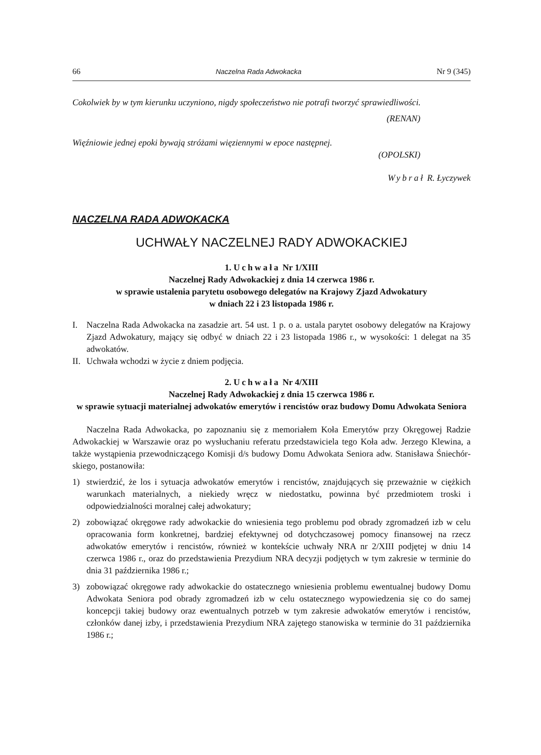66 Naczelna Rada Adwokacka Nr 9 (345)
Cokolwiek by w tym kierunku uczyniono, nigdy społeczeństwo nie potrafi two­rzyć sprawiedliwości.
(RENAN)
Więźniowie jednej epoki bywają stróżami więziennymi w epoce następnej.
(OPOLSKI)
Wybrał R. Łyczywek
NACZELNA RADA ADWOKACKA
UCHWAŁY NACZELNEJ RADY ADWOKACKIEJ
1. Uchwała Nr 1/XIII
Naczelnej Rady Adwokackiej z dnia 14 czerwca 1986 r.
w sprawie ustalenia parytetu osobowego delegatów na Krajowy Zjazd Adwokatury
w dniach 22 i 23 listopada 1986 r.
I. Naczelna Rada Adwokacka na zasadzie art. 54 ust. 1 p. o a. ustala parytet oso­bowy delegatów na Krajowy Zjazd Adwokatury, mający się odbyć w dniach 22 i 23 listopada 1986 r., w wysokości: 1 delegat na 35 adwokatów.
II. Uchwała wchodzi w życie z dniem podjęcia.
2. Uchwała Nr 4/XIII
Naczelnej Rady Adwokackiej z dnia 15 czerwca 1986 r.
w sprawie sytuacji materialnej adwokatów emerytów i rencistów oraz budowy Domu Adwokata Seniora
Naczelna Rada Adwokacka, po zapoznaniu się z memoriałem Koła Emerytów przy Okręgowej Radzie Adwokackiej w Warszawie oraz po wysłuchaniu referatu przedstawiciela tego Koła adw. Jerzego Klewina, a także wystąpienia przewodni­czącego Komisji d/s budowy Domu Adwokata Seniora adw. Stanisława Śniechór­skiego, postanowiła:
1) stwierdzić, że los i sytuacja adwokatów emerytów i rencistów, znajdujących się przeważnie w ciężkich warunkach materialnych, a niekiedy wręcz w niedostatku, powinna być przedmiotem troski i odpowiedzialności moralnej całej adwokatury;
2) zobowiązać okręgowe rady adwokackie do wniesienia tego problemu pod obrady zgromadzeń izb w celu opracowania form konkretnej, bardziej efektywnej od dotychczasowej pomocy finansowej na rzecz adwokatów emerytów i rencistów, również w kontekście uchwały NRA nr 2/XIII podjętej w dniu 14 czerwca 1986 r., oraz do przedstawienia Prezydium NRA decyzji podjętych w tym za­kresie w terminie do dnia 31 października 1986 r.;
3) zobowiązać okręgowe rady adwokackie do ostatecznego wniesienia problemu ewentualnej budowy Domu Adwokata Seniora pod obrady zgromadzeń izb w ce­lu ostatecznego wypowiedzenia się co do samej koncepcji takiej budowy oraz ewentualnych potrzeb w tym zakresie adwokatów emerytów i rencistów, człon­ków danej izby, i przedstawienia Prezydium NRA zajętego stanowiska w ter­minie do 31 października 1986 r.;